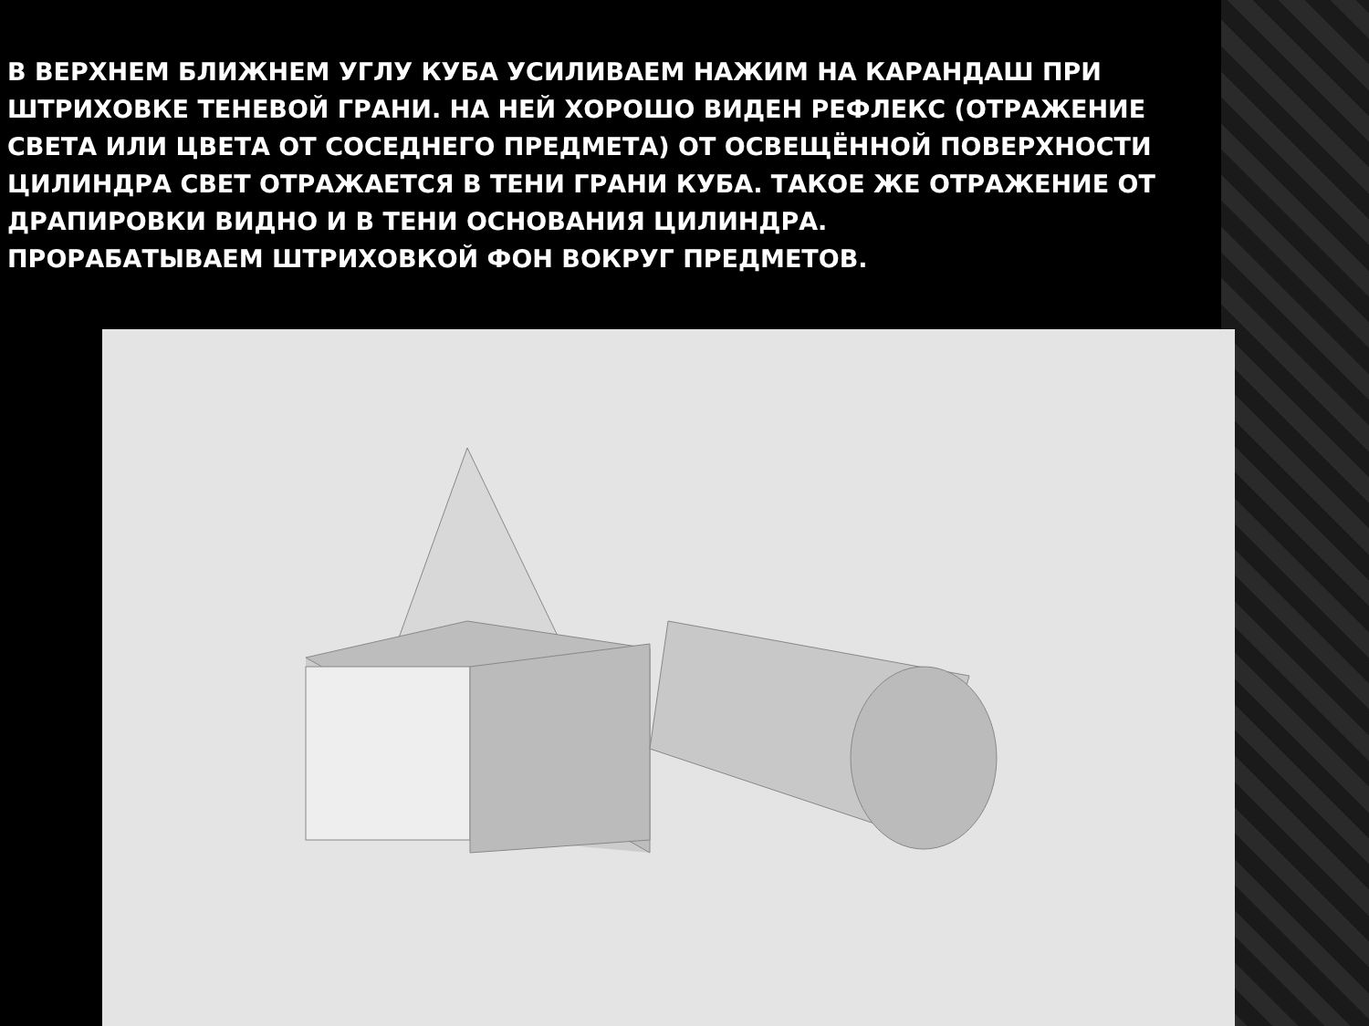В ВЕРХНЕМ БЛИЖНЕМ УГЛУ КУБА УСИЛИВАЕМ НАЖИМ НА КАРАНДАШ ПРИ ШТРИХОВКЕ ТЕНЕВОЙ ГРАНИ. НА НЕЙ ХОРОШО ВИДЕН РЕФЛЕКС (ОТРАЖЕНИЕ СВЕТА ИЛИ ЦВЕТА ОТ СОСЕДНЕГО ПРЕДМЕТА) ОТ ОСВЕЩЁННОЙ ПОВЕРХНОСТИ ЦИЛИНДРА СВЕТ ОТРАЖАЕТСЯ В ТЕНИ ГРАНИ КУБА. ТАКОЕ ЖЕ ОТРАЖЕНИЕ ОТ ДРАПИРОВКИ ВИДНО И В ТЕНИ ОСНОВАНИЯ ЦИЛИНДРА.
ПРОРАБАТЫВАЕМ ШТРИХОВКОЙ ФОН ВОКРУГ ПРЕДМЕТОВ.